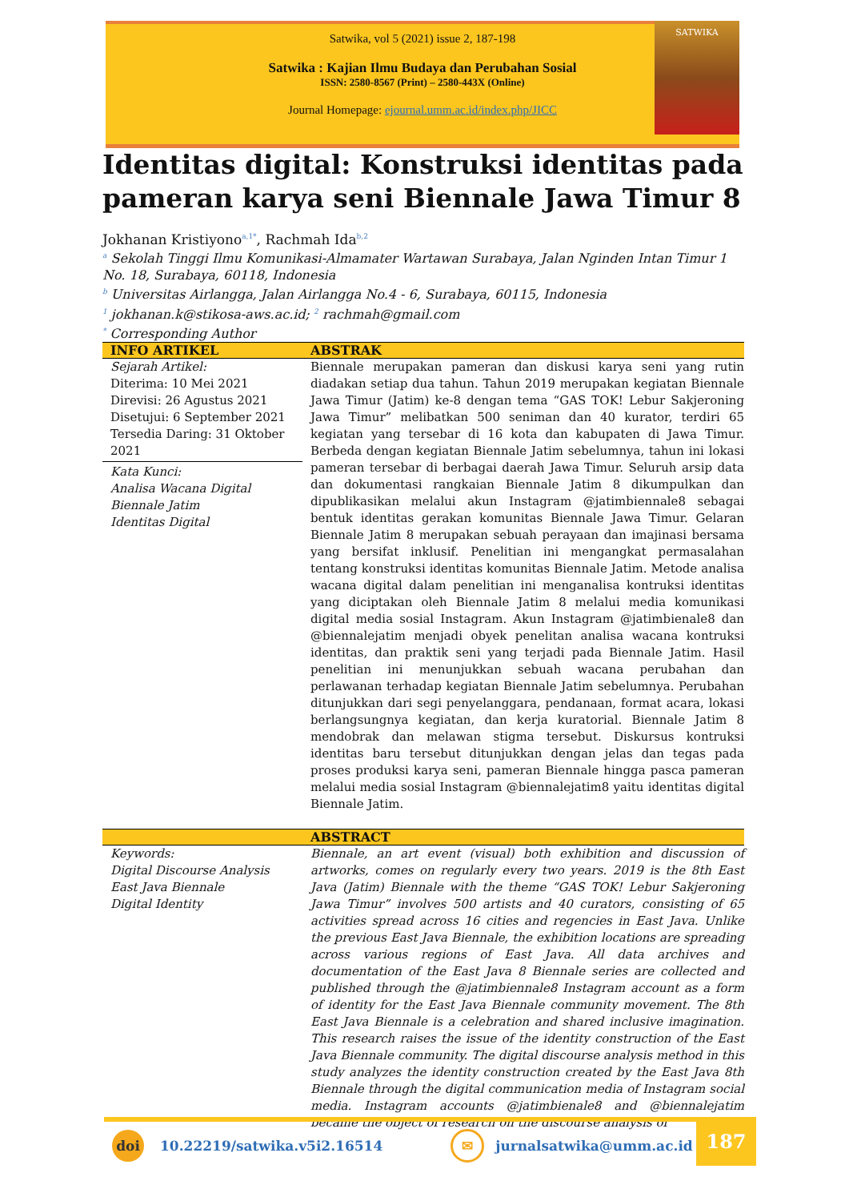Satwika, vol 5 (2021) issue 2, 187-198
Satwika : Kajian Ilmu Budaya dan Perubahan Sosial
ISSN: 2580-8567 (Print) – 2580-443X (Online)
Journal Homepage: ejournal.umm.ac.id/index.php/JICC
SATWIKA
Identitas digital: Konstruksi identitas pada pameran karya seni Biennale Jawa Timur 8
Jokhanan Kristiyono<sup>a,1*</sup>, Rachmah Ida<sup>b,2</sup>
<sup>a</sup> Sekolah Tinggi Ilmu Komunikasi-Almamater Wartawan Surabaya, Jalan Nginden Intan Timur 1 No. 18, Surabaya, 60118, Indonesia
<sup>b</sup> Universitas Airlangga, Jalan Airlangga No.4 - 6, Surabaya, 60115, Indonesia
<sup>1</sup> jokhanan.k@stikosa-aws.ac.id; <sup>2</sup> rachmah@gmail.com
<sup>*</sup> Corresponding Author
INFO ARTIKEL ABSTRAK
Sejarah Artikel:
Diterima: 10 Mei 2021
Direvisi: 26 Agustus 2021
Disetujui: 6 September 2021
Tersedia Daring: 31 Oktober 2021
Kata Kunci:
Analisa Wacana Digital
Biennale Jatim
Identitas Digital
Biennale merupakan pameran dan diskusi karya seni yang rutin diadakan setiap dua tahun. Tahun 2019 merupakan kegiatan Biennale Jawa Timur (Jatim) ke-8 dengan tema “GAS TOK! Lebur Sakjeroning Jawa Timur” melibatkan 500 seniman dan 40 kurator, terdiri 65 kegiatan yang tersebar di 16 kota dan kabupaten di Jawa Timur. Berbeda dengan kegiatan Biennale Jatim sebelumnya, tahun ini lokasi pameran tersebar di berbagai daerah Jawa Timur. Seluruh arsip data dan dokumentasi rangkaian Biennale Jatim 8 dikumpulkan dan dipublikasikan melalui akun Instagram @jatimbiennale8 sebagai bentuk identitas gerakan komunitas Biennale Jawa Timur. Gelaran Biennale Jatim 8 merupakan sebuah perayaan dan imajinasi bersama yang bersifat inklusif. Penelitian ini mengangkat permasalahan tentang konstruksi identitas komunitas Biennale Jatim. Metode analisa wacana digital dalam penelitian ini menganalisa kontruksi identitas yang diciptakan oleh Biennale Jatim 8 melalui media komunikasi digital media sosial Instagram. Akun Instagram @jatimbienale8 dan @biennalejatim menjadi obyek penelitan analisa wacana kontruksi identitas, dan praktik seni yang terjadi pada Biennale Jatim. Hasil penelitian ini menunjukkan sebuah wacana perubahan dan perlawanan terhadap kegiatan Biennale Jatim sebelumnya. Perubahan ditunjukkan dari segi penyelanggara, pendanaan, format acara, lokasi berlangsungnya kegiatan, dan kerja kuratorial. Biennale Jatim 8 mendobrak dan melawan stigma tersebut. Diskursus kontruksi identitas baru tersebut ditunjukkan dengan jelas dan tegas pada proses produksi karya seni, pameran Biennale hingga pasca pameran melalui media sosial Instagram @biennalejatim8 yaitu identitas digital Biennale Jatim.
ABSTRACT
Keywords:
Digital Discourse Analysis
East Java Biennale
Digital Identity
Biennale, an art event (visual) both exhibition and discussion of artworks, comes on regularly every two years. 2019 is the 8th East Java (Jatim) Biennale with the theme “GAS TOK! Lebur Sakjeroning Jawa Timur” involves 500 artists and 40 curators, consisting of 65 activities spread across 16 cities and regencies in East Java. Unlike the previous East Java Biennale, the exhibition locations are spreading across various regions of East Java. All data archives and documentation of the East Java 8 Biennale series are collected and published through the @jatimbiennale8 Instagram account as a form of identity for the East Java Biennale community movement. The 8th East Java Biennale is a celebration and shared inclusive imagination. This research raises the issue of the identity construction of the East Java Biennale community. The digital discourse analysis method in this study analyzes the identity construction created by the East Java 8th Biennale through the digital communication media of Instagram social media. Instagram accounts @jatimbienale8 and @biennalejatim became the object of research on the discourse analysis of
doi 10.22219/satwika.v5i2.16514 ✉ jurnalsatwika@umm.ac.id
187